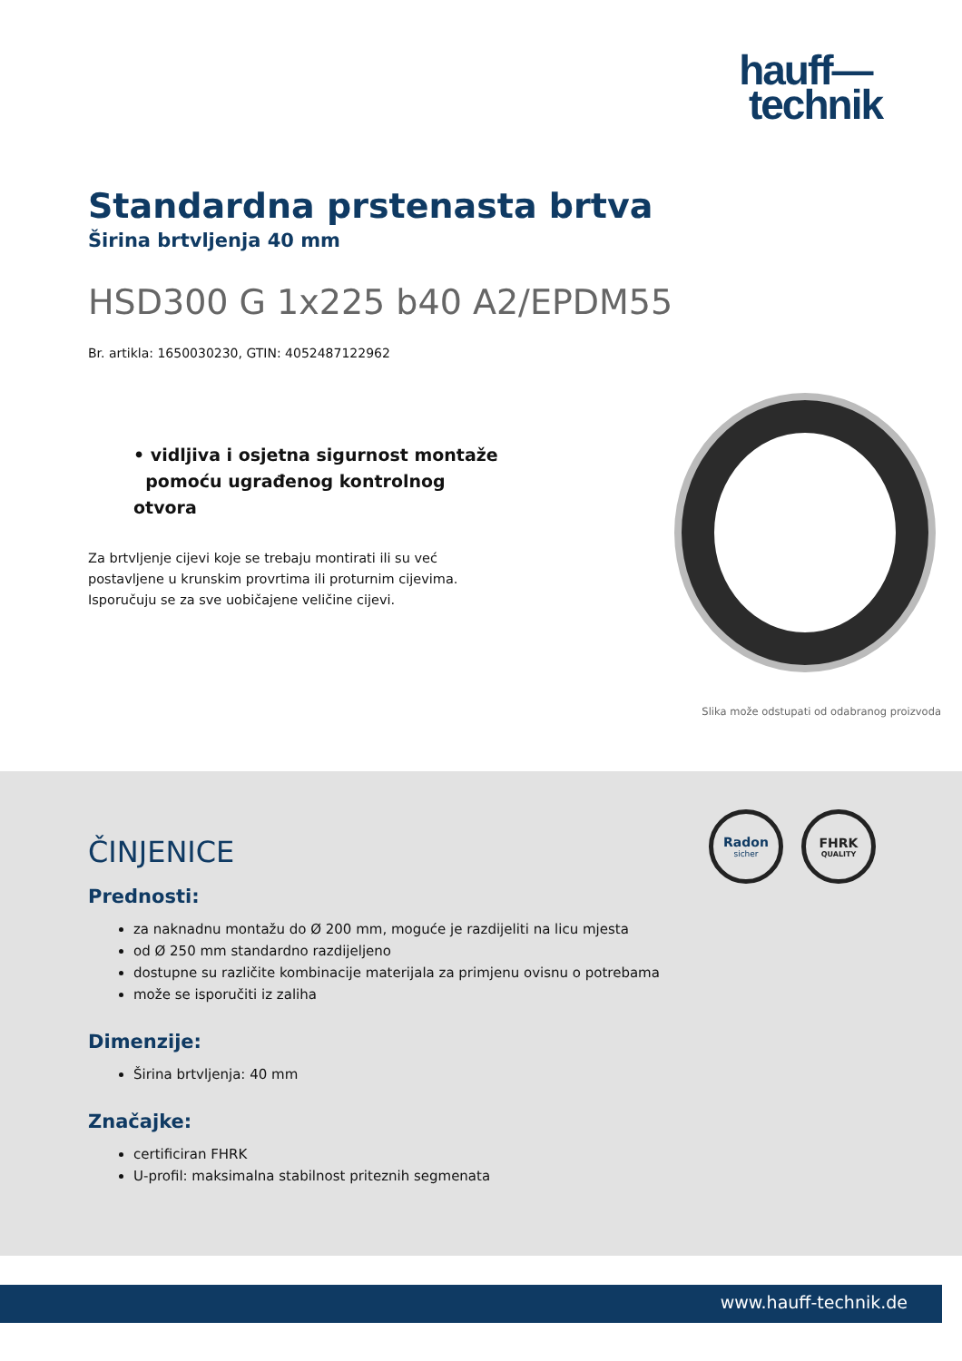hauff—
technik
Standardna prstenasta brtva
Širina brtvljenja 40 mm
HSD300 G 1x225 b40 A2/EPDM55
Br. artikla: 1650030230, GTIN: 4052487122962
• vidljiva i osjetna sigurnost montaže
pomoću ugrađenog kontrolnog otvora
Za brtvljenje cijevi koje se trebaju montirati ili su već postavljene u krunskim provrtima ili proturnim cijevima. Isporučuju se za sve uobičajene veličine cijevi.
Slika može odstupati od odabranog proizvoda
Radon
sicher
FHRK
QUALITY
ČINJENICE
Prednosti:
za naknadnu montažu do Ø 200 mm, moguće je razdijeliti na licu mjesta
od Ø 250 mm standardno razdijeljeno
dostupne su različite kombinacije materijala za primjenu ovisnu o potrebama
može se isporučiti iz zaliha
Dimenzije:
Širina brtvljenja: 40 mm
Značajke:
certificiran FHRK
U-profil: maksimalna stabilnost priteznih segmenata
www.hauff-technik.de